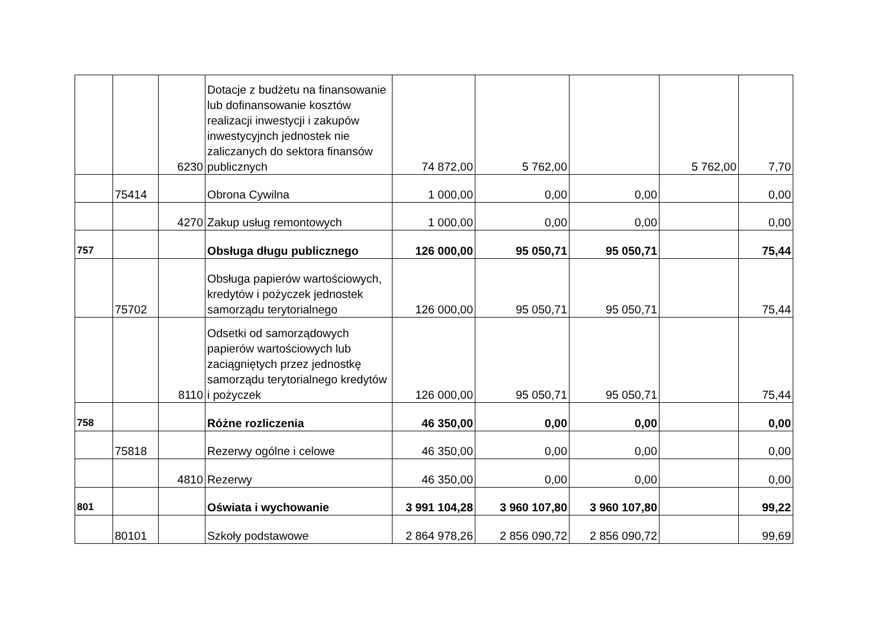| | | 6230 | Dotacje z budżetu na finansowanie lub dofinansowanie kosztów realizacji inwestycji i zakupów inwestycyjnch jednostek nie zaliczanych do sektora finansów publicznych | 74 872,00 | 5 762,00 | | 5 762,00 | 7,70 |
| | 75414 | | Obrona Cywilna | 1 000,00 | 0,00 | 0,00 | | 0,00 |
| | | 4270 | Zakup usług remontowych | 1 000,00 | 0,00 | 0,00 | | 0,00 |
| 757 | | | Obsługa długu publicznego | 126 000,00 | 95 050,71 | 95 050,71 | | 75,44 |
| | 75702 | | Obsługa papierów wartościowych, kredytów i pożyczek jednostek samorządu terytorialnego | 126 000,00 | 95 050,71 | 95 050,71 | | 75,44 |
| | | 8110 | Odsetki od samorządowych papierów wartościowych lub zaciągniętych przez jednostkę samorządu terytorialnego kredytów i pożyczek | 126 000,00 | 95 050,71 | 95 050,71 | | 75,44 |
| 758 | | | Różne rozliczenia | 46 350,00 | 0,00 | 0,00 | | 0,00 |
| | 75818 | | Rezerwy ogólne i celowe | 46 350,00 | 0,00 | 0,00 | | 0,00 |
| | | 4810 | Rezerwy | 46 350,00 | 0,00 | 0,00 | | 0,00 |
| 801 | | | Oświata i wychowanie | 3 991 104,28 | 3 960 107,80 | 3 960 107,80 | | 99,22 |
| | 80101 | | Szkoły podstawowe | 2 864 978,26 | 2 856 090,72 | 2 856 090,72 | | 99,69 |